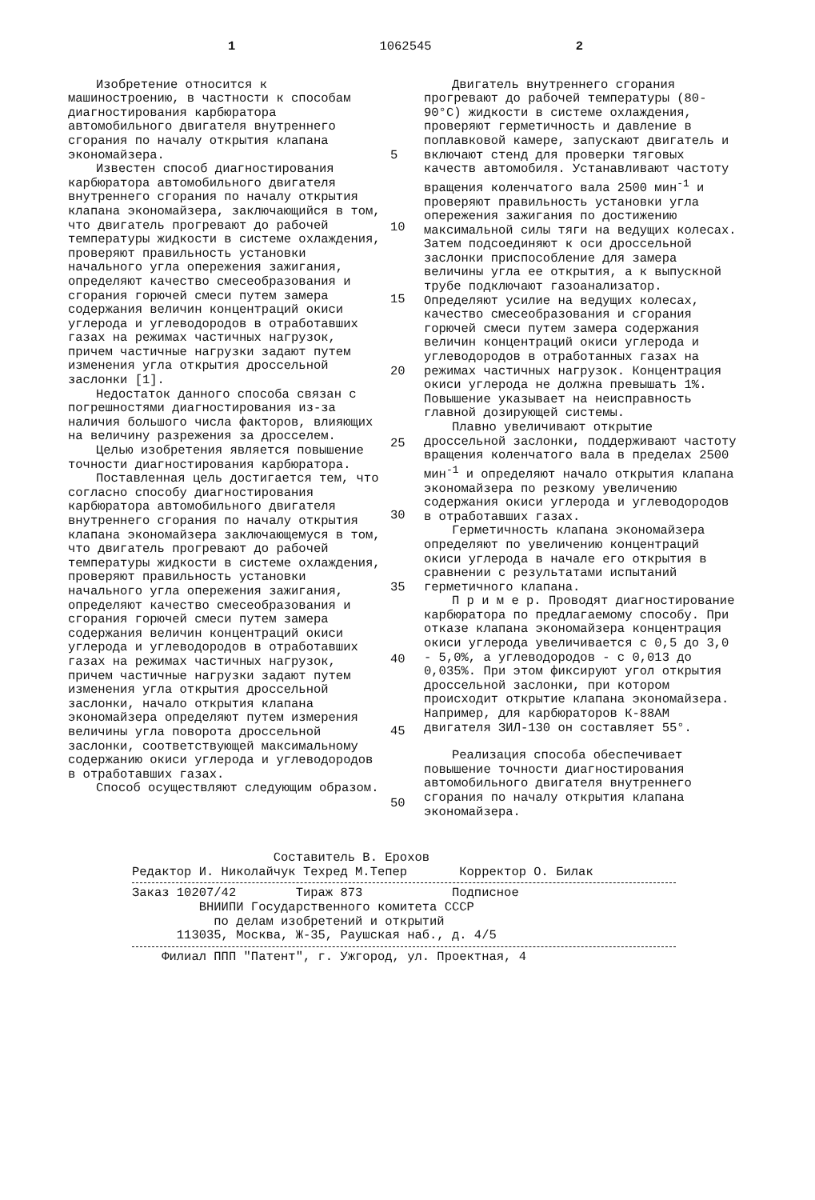1 1062545 2
Изобретение относится к машиностроению, в частности к способам диагностирования карбюратора автомобильного двигателя внутреннего сгорания по началу открытия клапана экономайзера.
Известен способ диагностирования карбюратора автомобильного двигателя внутреннего сгорания по началу открытия клапана экономайзера, заключающийся в том, что двигатель прогревают до рабочей температуры жидкости в системе охлаждения, проверяют правильность установки начального угла опережения зажигания, определяют качество смесеобразования и сгорания горючей смеси путем замера содержания величин концентраций окиси углерода и углеводородов в отработавших газах на режимах частичных нагрузок, причем частичные нагрузки задают путем изменения угла открытия дроссельной заслонки [1].
Недостаток данного способа связан с погрешностями диагностирования из-за наличия большого числа факторов, влияющих на величину разрежения за дросселем.
Целью изобретения является повышение точности диагностирования карбюратора.
Поставленная цель достигается тем, что согласно способу диагностирования карбюратора автомобильного двигателя внутреннего сгорания по началу открытия клапана экономайзера заключающемуся в том, что двигатель прогревают до рабочей температуры жидкости в системе охлаждения, проверяют правильность установки начального угла опережения зажигания, определяют качество смесеобразования и сгорания горючей смеси путем замера содержания величин концентраций окиси углерода и углеводородов в отработавших газах на режимах частичных нагрузок, причем частичные нагрузки задают путем изменения угла открытия дроссельной заслонки, начало открытия клапана экономайзера определяют путем измерения величины угла поворота дроссельной заслонки, соответствующей максимальному содержанию окиси углерода и углеводородов в отработавших газах.
Способ осуществляют следующим образом.
5
10
15
20
25
30
35
40
45
50
Двигатель внутреннего сгорания прогревают до рабочей температуры (80-90°С) жидкости в системе охлаждения, проверяют герметичность и давление в поплавковой камере, запускают двигатель и включают стенд для проверки тяговых качеств автомобиля. Устанавливают частоту вращения коленчатого вала 2500 мин<sup>-1</sup> и проверяют правильность установки угла опережения зажигания по достижению максимальной силы тяги на ведущих колесах. Затем подсоединяют к оси дроссельной заслонки приспособление для замера величины угла ее открытия, а к выпускной трубе подключают газоанализатор. Определяют усилие на ведущих колесах, качество смесеобразования и сгорания горючей смеси путем замера содержания величин концентраций окиси углерода и углеводородов в отработанных газах на режимах частичных нагрузок. Концентрация окиси углерода не должна превышать 1%. Повышение указывает на неисправность главной дозирующей системы.
Плавно увеличивают открытие дроссельной заслонки, поддерживают частоту вращения коленчатого вала в пределах 2500 мин<sup>-1</sup> и определяют начало открытия клапана экономайзера по резкому увеличению содержания окиси углерода и углеводородов в отработавших газах.
Герметичность клапана экономайзера определяют по увеличению концентраций окиси углерода в начале его открытия в сравнении с результатами испытаний герметичного клапана.
П р и м е р. Проводят диагностирование карбюратора по предлагаемому способу. При отказе клапана экономайзера концентрация окиси углерода увеличивается с 0,5 до 3,0 - 5,0%, а углеводородов - с 0,013 до 0,035%. При этом фиксируют угол открытия дроссельной заслонки, при котором происходит открытие клапана экономайзера. Например, для карбюраторов К-88АМ двигателя ЗИЛ-130 он составляет 55°.
Реализация способа обеспечивает повышение точности диагностирования автомобильного двигателя внутреннего сгорания по началу открытия клапана экономайзера.
Составитель В. Ерохов
Редактор И. Николайчук Техред М.Тепер Корректор О. Билак
Заказ 10207/42 Тираж 873 Подписное
ВНИИПИ Государственного комитета СССР
по делам изобретений и открытий
113035, Москва, Ж-35, Раушская наб., д. 4/5
Филиал ППП "Патент", г. Ужгород, ул. Проектная, 4